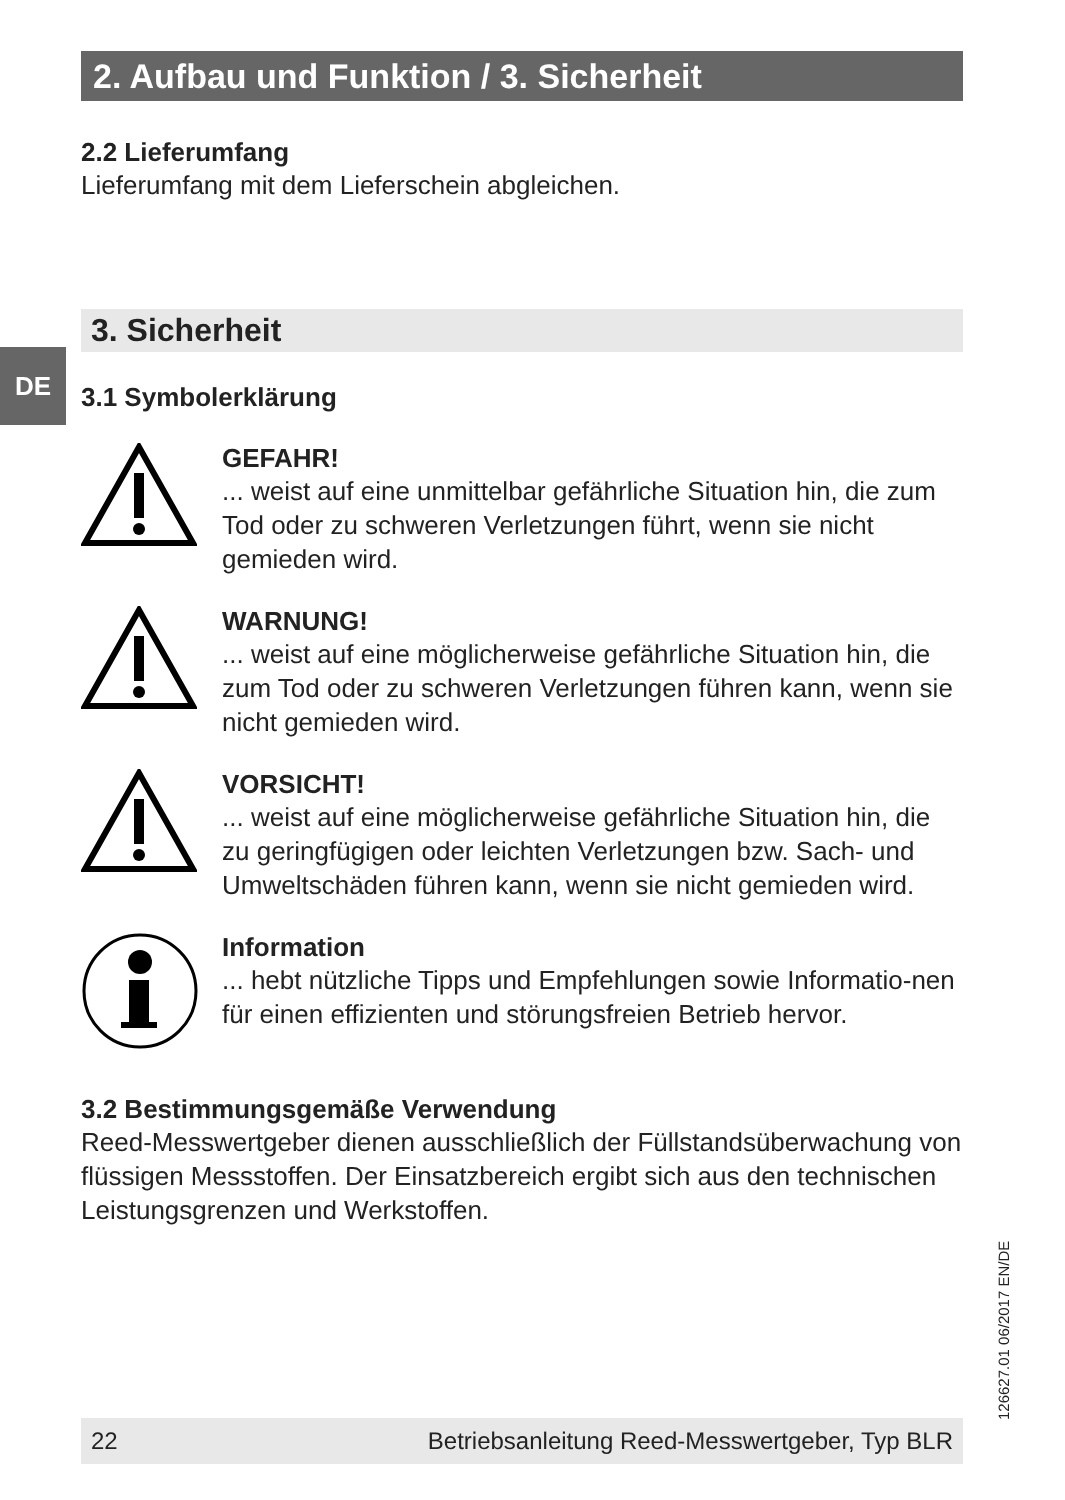DE
2. Aufbau und Funktion / 3. Sicherheit
2.2 Lieferumfang
Lieferumfang mit dem Lieferschein abgleichen.
3. Sicherheit
3.1 Symbolerklärung
GEFAHR!
... weist auf eine unmittelbar gefährliche Situation hin, die zum Tod oder zu schweren Verletzungen führt, wenn sie nicht gemieden wird.
WARNUNG!
... weist auf eine möglicherweise gefährliche Situation hin, die zum Tod oder zu schweren Verletzungen führen kann, wenn sie nicht gemieden wird.
VORSICHT!
... weist auf eine möglicherweise gefährliche Situation hin, die zu geringfügigen oder leichten Verletzungen bzw. Sach- und Umweltschäden führen kann, wenn sie nicht gemieden wird.
Information
... hebt nützliche Tipps und Empfehlungen sowie Informatio-nen für einen effizienten und störungsfreien Betrieb hervor.
3.2 Bestimmungsgemäße Verwendung
Reed-Messwertgeber dienen ausschließlich der Füllstandsüberwachung von flüssigen Messstoffen. Der Einsatzbereich ergibt sich aus den technischen Leistungsgrenzen und Werkstoffen.
126627.01 06/2017 EN/DE
22 Betriebsanleitung Reed-Messwertgeber, Typ BLR